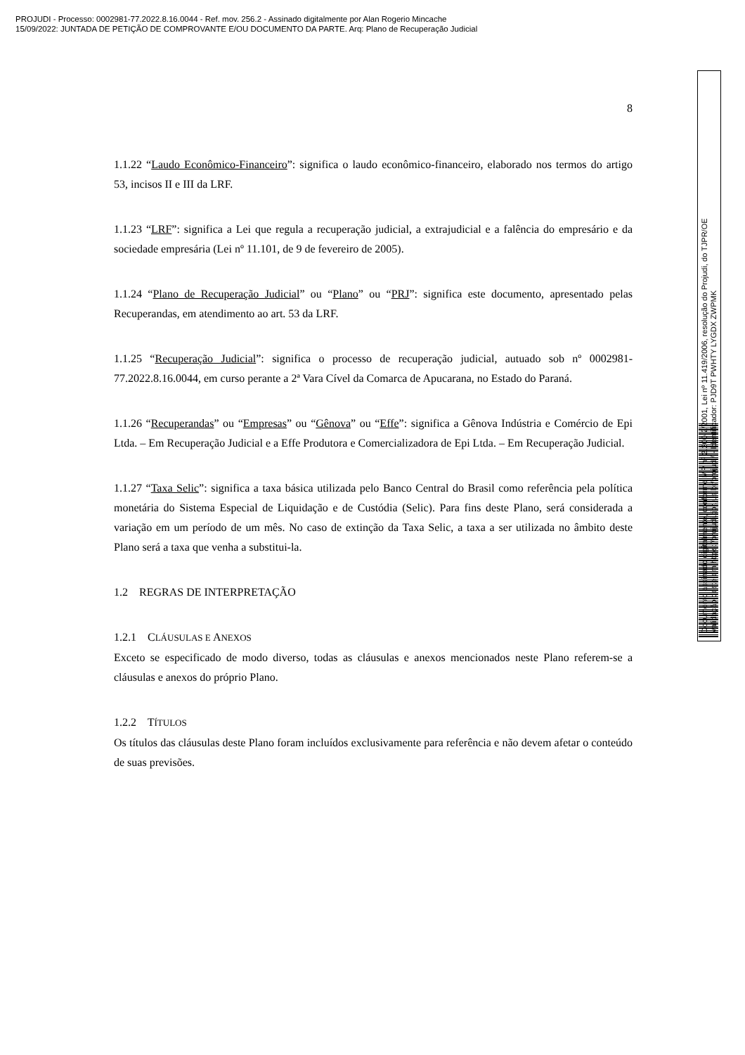PROJUDI - Processo: 0002981-77.2022.8.16.0044 - Ref. mov. 256.2 - Assinado digitalmente por Alan Rogerio Mincache
15/09/2022: JUNTADA DE PETIÇÃO DE COMPROVANTE E/OU DOCUMENTO DA PARTE. Arq: Plano de Recuperação Judicial
8
1.1.22 “Laudo Econômico-Financeiro”: significa o laudo econômico-financeiro, elaborado nos termos do artigo 53, incisos II e III da LRF.
1.1.23 “LRF”: significa a Lei que regula a recuperação judicial, a extrajudicial e a falência do empresário e da sociedade empresária (Lei nº 11.101, de 9 de fevereiro de 2005).
1.1.24 “Plano de Recuperação Judicial” ou “Plano” ou “PRJ”: significa este documento, apresentado pelas Recuperandas, em atendimento ao art. 53 da LRF.
1.1.25 “Recuperação Judicial”: significa o processo de recuperação judicial, autuado sob nº 0002981-77.2022.8.16.0044, em curso perante a 2ª Vara Cível da Comarca de Apucarana, no Estado do Paraná.
1.1.26 “Recuperandas” ou “Empresas” ou “Gênova” ou “Effe”: significa a Gênova Indústria e Comércio de Epi Ltda. – Em Recuperação Judicial e a Effe Produtora e Comercializadora de Epi Ltda. – Em Recuperação Judicial.
1.1.27 “Taxa Selic”: significa a taxa básica utilizada pelo Banco Central do Brasil como referência pela política monetária do Sistema Especial de Liquidação e de Custódia (Selic). Para fins deste Plano, será considerada a variação em um período de um mês. No caso de extinção da Taxa Selic, a taxa a ser utilizada no âmbito deste Plano será a taxa que venha a substitui-la.
1.2 REGRAS DE INTERPRETAÇÃO
1.2.1 CLÁUSULAS E ANEXOS
Exceto se especificado de modo diverso, todas as cláusulas e anexos mencionados neste Plano referem-se a cláusulas e anexos do próprio Plano.
1.2.2 TÍTULOS
Os títulos das cláusulas deste Plano foram incluídos exclusivamente para referência e não devem afetar o conteúdo de suas previsões.
Documento assinado digitalmente, conforme MP nº 2.200-2/2001, Lei nº 11.419/2006, resolução do Projudi, do TJPR/OE
Validação deste em https://projudi.tjpr.jus.br/projudi/ - Identificador: PJD9T PWHTY LYGDX ZWPMK